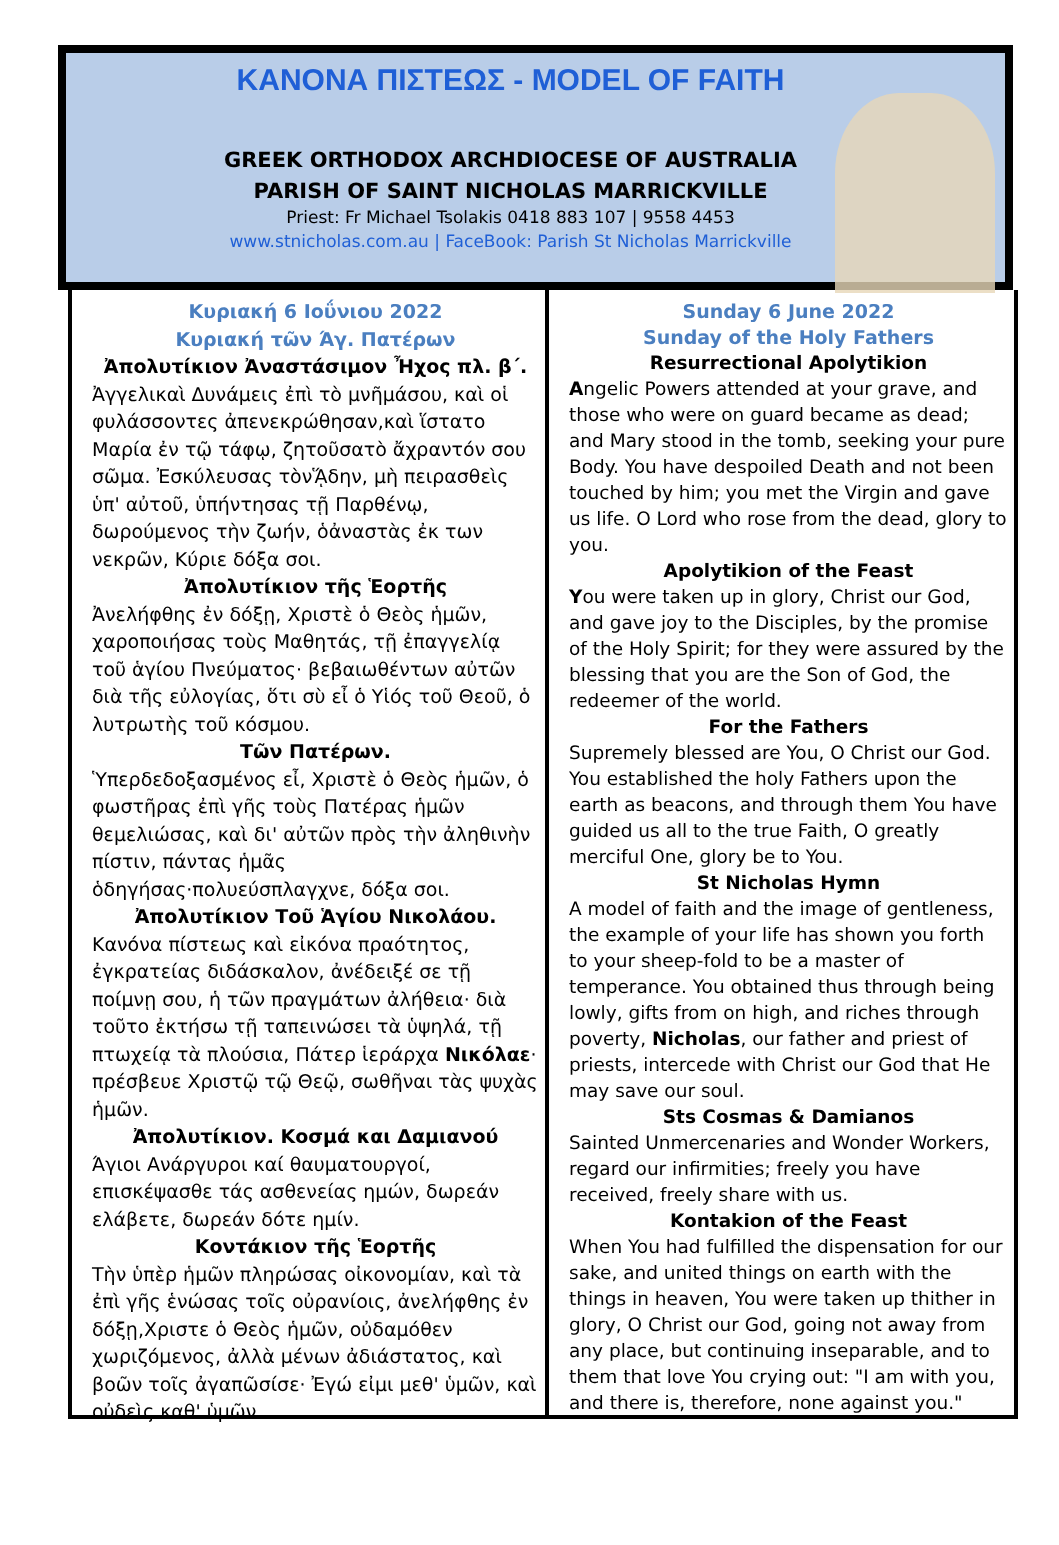ΚΑΝΟΝΑ ΠΙΣΤΕΩΣ - MODEL OF FAITH
GREEK ORTHODOX ARCHDIOCESE OF AUSTRALIA
PARISH OF SAINT NICHOLAS MARRICKVILLE
Priest: Fr Michael Tsolakis 0418 883 107 | 9558 4453
www.stnicholas.com.au | FaceBook: Parish St Nicholas Marrickville
Κυριακή 6 Ιοΰνιου 2022
Κυριακή τῶν Άγ. Πατέρων
Ἀπολυτίκιον Ἀναστάσιμον Ἦχος πλ. β΄.
Ἀγγελικαὶ Δυνάμεις ἐπὶ τὸ μνῆμάσου, καὶ οἱ φυλάσσοντες ἀπενεκρώθησαν,καὶ ἵστατο Μαρία ἐν τῷ τάφῳ, ζητοῦσατὸ ἄχραντόν σου σῶμα. Ἐσκύλευσας τὸνᾍδην, μὴ πειρασθεὶς ὑπ' αὐτοῦ, ὑπήντησας τῇ Παρθένῳ, δωρούμενος τὴν ζωήν, ὁἀναστὰς ἐκ των νεκρῶν, Κύριε δόξα σοι.
Ἀπολυτίκιον τῆς Ἑορτῆς
Ἀνελήφθης ἐν δόξῃ, Χριστὲ ὁ Θεὸς ἡμῶν, χαροποιήσας τοὺς Μαθητάς, τῇ ἐπαγγελίᾳ τοῦ ἁγίου Πνεύματος· βεβαιωθέντων αὐτῶν διὰ τῆς εὐλογίας, ὅτι σὺ εἶ ὁ Υἱός τοῦ Θεοῦ, ὁ λυτρωτὴς τοῦ κόσμου.
Τῶν Πατέρων.
Ὑπερδεδοξασμένος εἶ, Χριστὲ ὁ Θεὸς ἡμῶν, ὁ φωστῆρας ἐπὶ γῆς τοὺς Πατέρας ἡμῶν θεμελιώσας, καὶ δι' αὐτῶν πρὸς τὴν ἀληθινὴν πίστιν, πάντας ἡμᾶς ὁδηγήσας·πολυεύσπλαγχνε, δόξα σοι.
Ἀπολυτίκιον Τοῦ Ἁγίου Νικολάου.
Κανόνα πίστεως καὶ εἰκόνα πραότητος, ἐγκρατείας διδάσκαλον, ἀνέδειξέ σε τῇ ποίμνῃ σου, ἡ τῶν πραγμάτων ἀλήθεια· διὰ τοῦτο ἐκτήσω τῇ ταπεινώσει τὰ ὑψηλά, τῇ πτωχείᾳ τὰ πλούσια, Πάτερ ἱεράρχα Νικόλαε· πρέσβευε Χριστῷ τῷ Θεῷ, σωθῆναι τὰς ψυχὰς ἡμῶν.
Ἀπολυτίκιον. Κοσμά και Δαμιανού
Άγιοι Ανάργυροι καί θαυματουργοί, επισκέψασθε τάς ασθενείας ημών, δωρεάν ελάβετε, δωρεάν δότε ημίν.
Κοντάκιον τῆς Ἑορτῆς
Τὴν ὑπὲρ ἡμῶν πληρώσας οἰκονομίαν, καὶ τὰ ἐπὶ γῆς ἑνώσας τοῖς οὐρανίοις, ἀνελήφθης ἐν δόξῃ,Χριστε ὁ Θεὸς ἡμῶν, οὐδαμόθεν χωριζόμενος, ἀλλὰ μένων ἀδιάστατος, καὶ βοῶν τοῖς ἀγαπῶσίσε· Ἐγώ εἰμι μεθ' ὑμῶν, καὶ οὐδεὶς καθ' ὑμῶν.
Sunday 6 June 2022
Sunday of the Holy Fathers
Resurrectional Apolytikion
Angelic Powers attended at your grave, and those who were on guard became as dead; and Mary stood in the tomb, seeking your pure Body. You have despoiled Death and not been touched by him; you met the Virgin and gave us life. O Lord who rose from the dead, glory to you.
Apolytikion of the Feast
You were taken up in glory, Christ our God, and gave joy to the Disciples, by the promise of the Holy Spirit; for they were assured by the blessing that you are the Son of God, the redeemer of the world.
For the Fathers
Supremely blessed are You, O Christ our God. You established the holy Fathers upon the earth as beacons, and through them You have guided us all to the true Faith, O greatly merciful One, glory be to You.
St Nicholas Hymn
A model of faith and the image of gentleness, the example of your life has shown you forth to your sheep-fold to be a master of temperance. You obtained thus through being lowly, gifts from on high, and riches through poverty, Nicholas, our father and priest of priests, intercede with Christ our God that He may save our soul.
Sts Cosmas & Damianos
Sainted Unmercenaries and Wonder Workers, regard our infirmities; freely you have received, freely share with us.
Kontakion of the Feast
When You had fulfilled the dispensation for our sake, and united things on earth with the things in heaven, You were taken up thither in glory, O Christ our God, going not away from any place, but continuing inseparable, and to them that love You crying out: "I am with you, and there is, therefore, none against you."